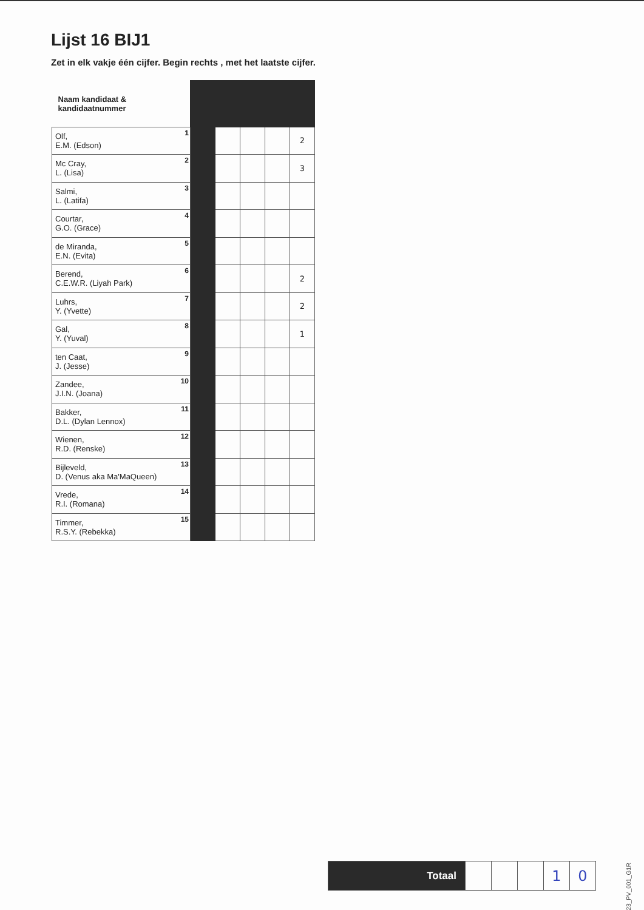Lijst 16 BIJ1
Zet in elk vakje één cijfer. Begin rechts , met het laatste cijfer.
| Naam kandidaat & kandidaatnummer | | | | | |
| Olf, E.M. (Edson) 1 | | | | | 2 |
| Mc Cray, L. (Lisa) 2 | | | | | 3 |
| Salmi, L. (Latifa) 3 | | | | | |
| Courtar, G.O. (Grace) 4 | | | | | |
| de Miranda, E.N. (Evita) 5 | | | | | |
| Berend, C.E.W.R. (Liyah Park) 6 | | | | | 2 |
| Luhrs, Y. (Yvette) 7 | | | | | 2 |
| Gal, Y. (Yuval) 8 | | | | | 1 |
| ten Caat, J. (Jesse) 9 | | | | | |
| Zandee, J.I.N. (Joana) 10 | | | | | |
| Bakker, D.L. (Dylan Lennox) 11 | | | | | |
| Wienen, R.D. (Renske) 12 | | | | | |
| Bijleveld, D. (Venus aka Ma'MaQueen) 13 | | | | | |
| Vrede, R.I. (Romana) 14 | | | | | |
| Timmer, R.S.Y. (Rebekka) 15 | | | | | |
| Totaal | | | | 1 | 0 |
TK23_PV_001_G1R